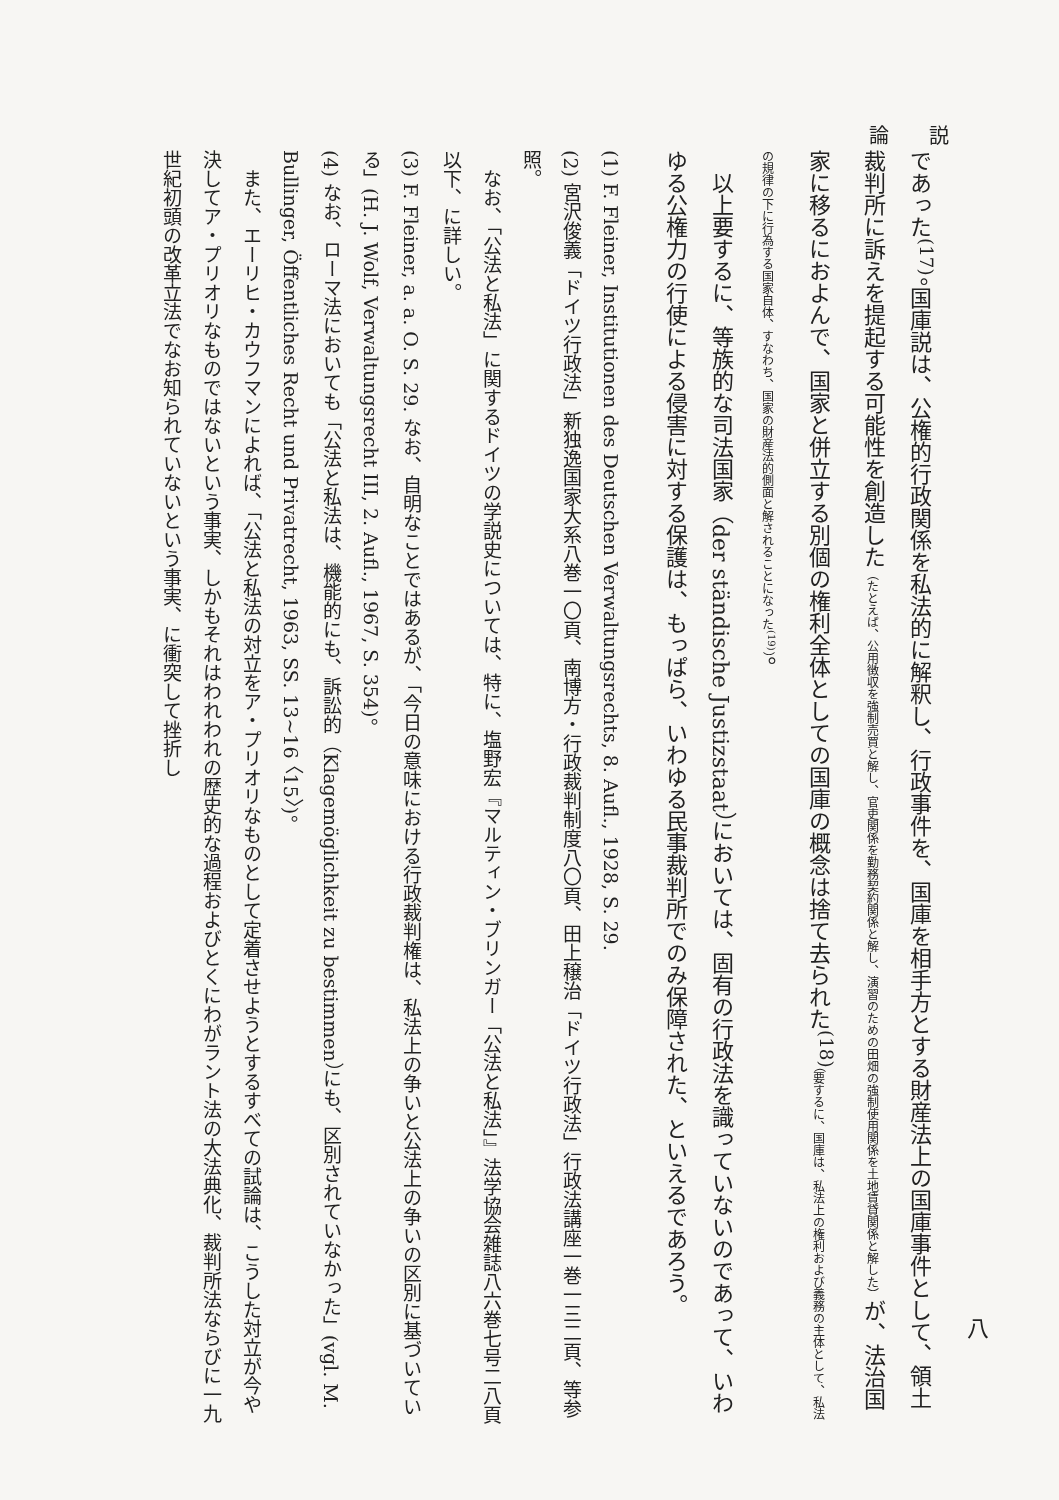論　　説
であった<sup>(17)</sup>。国庫説は、公権的行政関係を私法的に解釈し、行政事件を、国庫を相手方とする財産法上の国庫事件として、領土裁判所に訴えを提起する可能性を創造した（たとえば、公用徴収を強制売買と解し、官吏関係を勤務契約関係と解し、演習のための田畑の強制使用関係を土地賃貸関係と解した）が、法治国家に移るにおよんで、国家と併立する別個の権利全体としての国庫の概念は捨て去られた<sup>(18)</sup>（要するに、国庫は、私法上の権利および義務の主体として、私法の規律の下に行為する国家自体、すなわち、国家の財産法的側面と解されることになった<sup>(19)</sup>）。
　以上要するに、等族的な司法国家（der ständische Justizstaat）においては、固有の行政法を識っていないのであって、いわゆる公権力の行使による侵害に対する保護は、もっぱら、いわゆる民事裁判所でのみ保障された、といえるであろう。
(1) F. Fleiner, Institutionen des Deutschen Verwaltungsrechts, 8. Aufl., 1928, S. 29.
(2) 宮沢俊義「ドイツ行政法」新独逸国家大系八巻一〇頁、南博方・行政裁判制度八〇頁、田上穣治「ドイツ行政法」行政法講座一巻一三二頁、等参照。
　なお、「公法と私法」に関するドイツの学説史については、特に、塩野宏『マルティン・ブリンガー「公法と私法」』法学協会雑誌八六巻七号二八頁以下、に詳しい。
(3) F. Fleiner, a. a. O. S. 29. なお、自明なことではあるが、「今日の意味における行政裁判権は、私法上の争いと公法上の争いの区別に基づいている」(H. J. Wolf, Verwaltungsrecht III, 2. Aufl., 1967, S. 354)。
(4) なお、ローマ法においても「公法と私法は、機能的にも、訴訟的（Klagemöglichkeit zu bestimmen）にも、区別されていなかった」(vgl. M. Bullinger, Öffentliches Recht und Privatrecht, 1963, SS. 13~16 〈15〉)。
　また、エーリヒ・カウフマンによれば、「公法と私法の対立をア・プリオリなものとして定着させようとするすべての試論は、こうした対立が今や決してア・プリオリなものではないという事実、しかもそれはわれわれの歴史的な過程およびとくにわがラント法の大法典化、裁判所法ならびに一九世紀初頭の改革立法でなお知られていないという事実、に衝突して挫折し
八